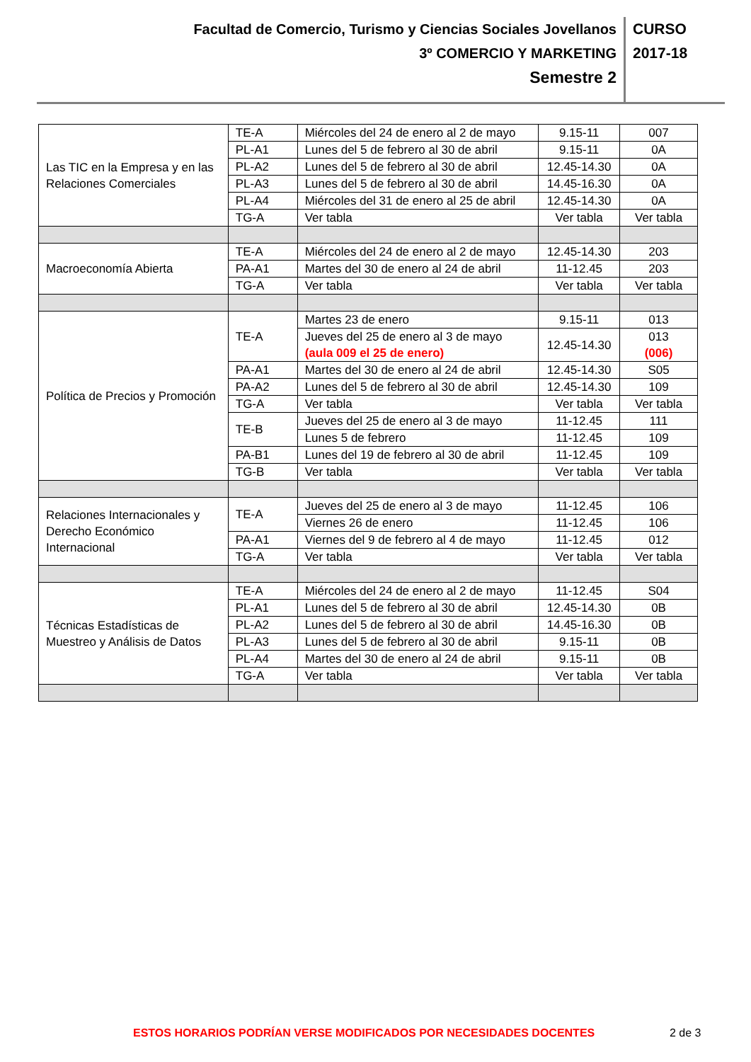Facultad de Comercio, Turismo y Ciencias Sociales Jovellanos
3º COMERCIO Y MARKETING
Semestre 2
CURSO
2017-18
| Las TIC en la Empresa y en las Relaciones Comerciales | TE-A | Miércoles del 24 de enero al 2 de mayo | 9.15-11 | 007 |
| | PL-A1 | Lunes del 5 de febrero al 30 de abril | 9.15-11 | 0A |
| | PL-A2 | Lunes del 5 de febrero al 30 de abril | 12.45-14.30 | 0A |
| | PL-A3 | Lunes del 5 de febrero al 30 de abril | 14.45-16.30 | 0A |
| | PL-A4 | Miércoles del 31 de enero al 25 de abril | 12.45-14.30 | 0A |
| | TG-A | Ver tabla | Ver tabla | Ver tabla |
| Macroeconomía Abierta | TE-A | Miércoles del 24 de enero al 2 de mayo | 12.45-14.30 | 203 |
| | PA-A1 | Martes del 30 de enero al 24 de abril | 11-12.45 | 203 |
| | TG-A | Ver tabla | Ver tabla | Ver tabla |
| Política de Precios y Promoción | TE-A | Martes 23 de enero | 9.15-11 | 013 |
| | | Jueves del 25 de enero al 3 de mayo (aula 009 el 25 de enero) | 12.45-14.30 | 013 (006) |
| | PA-A1 | Martes del 30 de enero al 24 de abril | 12.45-14.30 | S05 |
| | PA-A2 | Lunes del 5 de febrero al 30 de abril | 12.45-14.30 | 109 |
| | TG-A | Ver tabla | Ver tabla | Ver tabla |
| | TE-B | Jueves del 25 de enero al 3 de mayo | 11-12.45 | 111 |
| | | Lunes 5 de febrero | 11-12.45 | 109 |
| | PA-B1 | Lunes del 19 de febrero al 30 de abril | 11-12.45 | 109 |
| | TG-B | Ver tabla | Ver tabla | Ver tabla |
| Relaciones Internacionales y Derecho Económico Internacional | TE-A | Jueves del 25 de enero al 3 de mayo | 11-12.45 | 106 |
| | | Viernes 26 de enero | 11-12.45 | 106 |
| | PA-A1 | Viernes del 9 de febrero al 4 de mayo | 11-12.45 | 012 |
| | TG-A | Ver tabla | Ver tabla | Ver tabla |
| Técnicas Estadísticas de Muestreo y Análisis de Datos | TE-A | Miércoles del 24 de enero al 2 de mayo | 11-12.45 | S04 |
| | PL-A1 | Lunes del 5 de febrero al 30 de abril | 12.45-14.30 | 0B |
| | PL-A2 | Lunes del 5 de febrero al 30 de abril | 14.45-16.30 | 0B |
| | PL-A3 | Lunes del 5 de febrero al 30 de abril | 9.15-11 | 0B |
| | PL-A4 | Martes del 30 de enero al 24 de abril | 9.15-11 | 0B |
| | TG-A | Ver tabla | Ver tabla | Ver tabla |
ESTOS HORARIOS PODRÍAN VERSE MODIFICADOS POR NECESIDADES DOCENTES 2 de 3